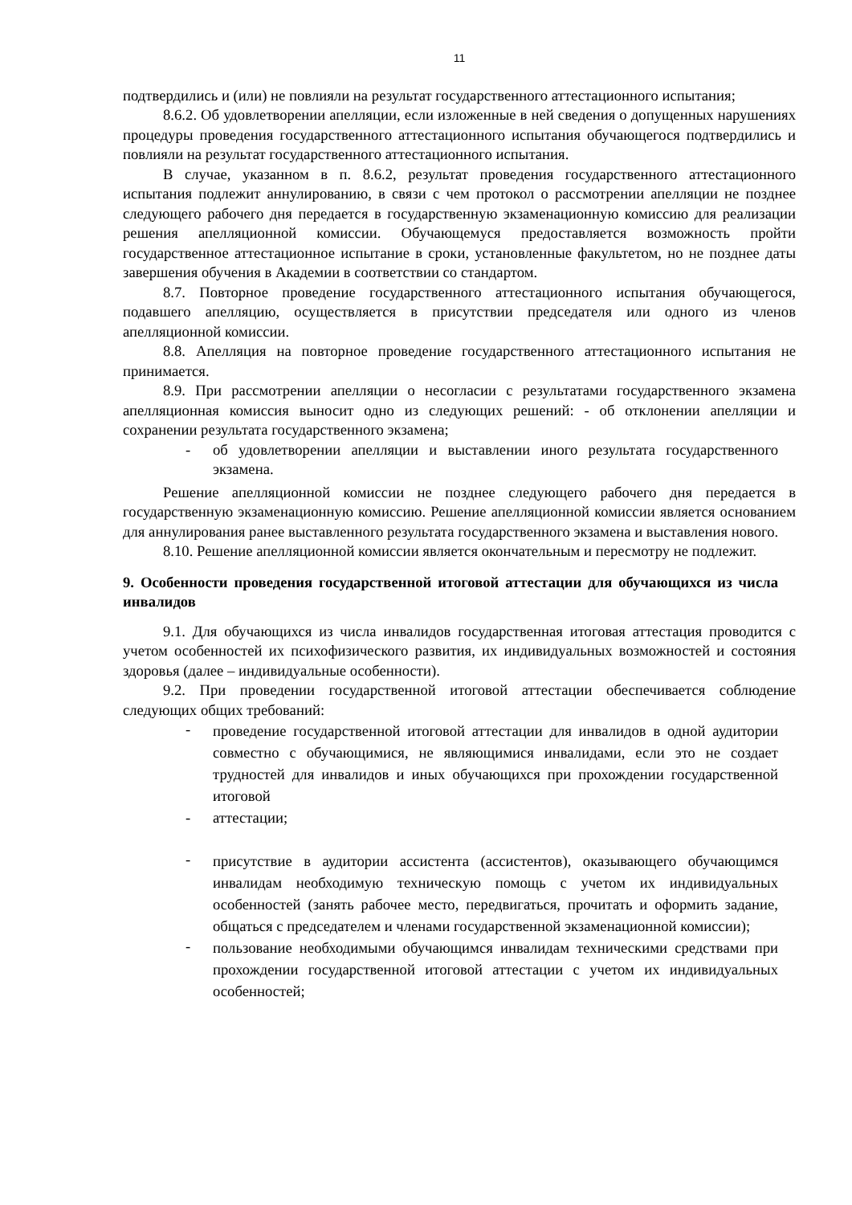11
подтвердились и (или) не повлияли на результат государственного аттестационного испытания;
8.6.2. Об удовлетворении апелляции, если изложенные в ней сведения о допущенных нарушениях процедуры проведения государственного аттестационного испытания обучающегося подтвердились и повлияли на результат государственного аттестационного испытания.
В случае, указанном в п. 8.6.2, результат проведения государственного аттестационного испытания подлежит аннулированию, в связи с чем протокол о рассмотрении апелляции не позднее следующего рабочего дня передается в государственную экзаменационную комиссию для реализации решения апелляционной комиссии. Обучающемуся предоставляется возможность пройти государственное аттестационное испытание в сроки, установленные факультетом, но не позднее даты завершения обучения в Академии в соответствии со стандартом.
8.7. Повторное проведение государственного аттестационного испытания обучающегося, подавшего апелляцию, осуществляется в присутствии председателя или одного из членов апелляционной комиссии.
8.8. Апелляция на повторное проведение государственного аттестационного испытания не принимается.
8.9. При рассмотрении апелляции о несогласии с результатами государственного экзамена апелляционная комиссия выносит одно из следующих решений: - об отклонении апелляции и сохранении результата государственного экзамена;
- об удовлетворении апелляции и выставлении иного результата государственного экзамена.
Решение апелляционной комиссии не позднее следующего рабочего дня передается в государственную экзаменационную комиссию. Решение апелляционной комиссии является основанием для аннулирования ранее выставленного результата государственного экзамена и выставления нового.
8.10. Решение апелляционной комиссии является окончательным и пересмотру не подлежит.
9. Особенности проведения государственной итоговой аттестации для обучающихся из числа инвалидов
9.1. Для обучающихся из числа инвалидов государственная итоговая аттестация проводится с учетом особенностей их психофизического развития, их индивидуальных возможностей и состояния здоровья (далее – индивидуальные особенности).
9.2. При проведении государственной итоговой аттестации обеспечивается соблюдение следующих общих требований:
-
проведение государственной итоговой аттестации для инвалидов в одной аудитории совместно с обучающимися, не являющимися инвалидами, если это не создает трудностей для инвалидов и иных обучающихся при прохождении государственной итоговой
- аттестации;
-
присутствие в аудитории ассистента (ассистентов), оказывающего обучающимся инвалидам необходимую техническую помощь с учетом их индивидуальных особенностей (занять рабочее место, передвигаться, прочитать и оформить задание, общаться с председателем и членами государственной экзаменационной комиссии);
-
пользование необходимыми обучающимся инвалидам техническими средствами при прохождении государственной итоговой аттестации с учетом их индивидуальных особенностей;